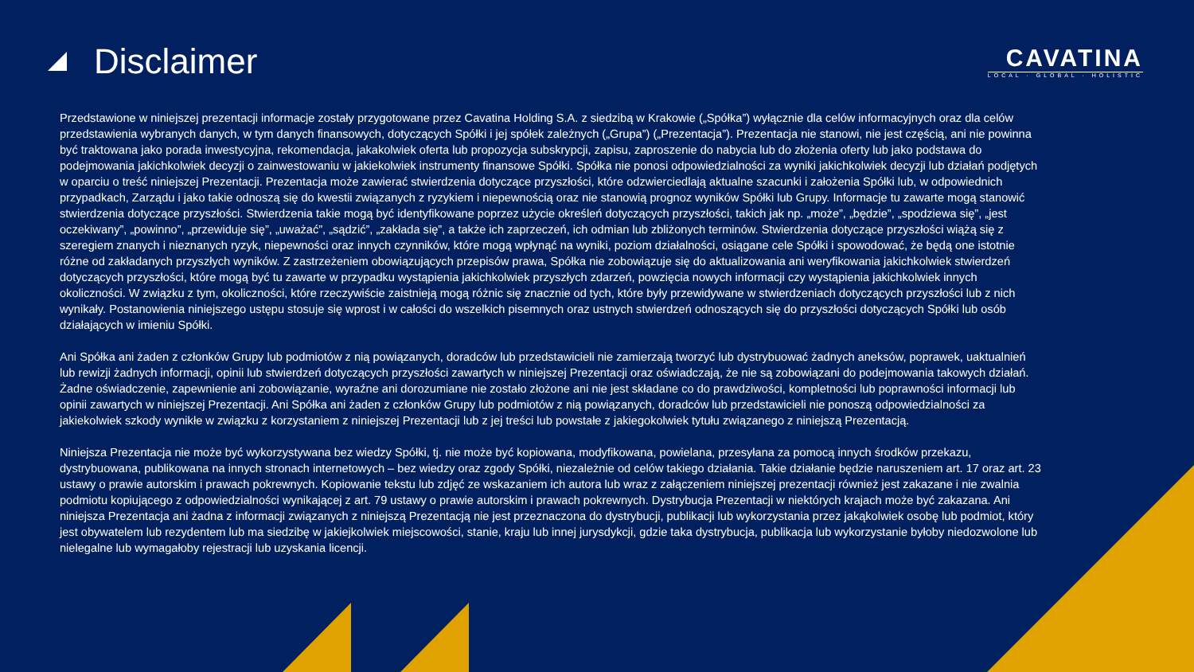Disclaimer
CAVATINA
LOCAL · GLOBAL · HOLISTIC
Przedstawione w niniejszej prezentacji informacje zostały przygotowane przez Cavatina Holding S.A. z siedzibą w Krakowie („Spółka”) wyłącznie dla celów informacyjnych oraz dla celów przedstawienia wybranych danych, w tym danych finansowych, dotyczących Spółki i jej spółek zależnych („Grupa”) („Prezentacja”). Prezentacja nie stanowi, nie jest częścią, ani nie powinna być traktowana jako porada inwestycyjna, rekomendacja, jakakolwiek oferta lub propozycja subskrypcji, zapisu, zaproszenie do nabycia lub do złożenia oferty lub jako podstawa do podejmowania jakichkolwiek decyzji o zainwestowaniu w jakiekolwiek instrumenty finansowe Spółki. Spółka nie ponosi odpowiedzialności za wyniki jakichkolwiek decyzji lub działań podjętych w oparciu o treść niniejszej Prezentacji. Prezentacja może zawierać stwierdzenia dotyczące przyszłości, które odzwierciedlają aktualne szacunki i założenia Spółki lub, w odpowiednich przypadkach, Zarządu i jako takie odnoszą się do kwestii związanych z ryzykiem i niepewnością oraz nie stanowią prognoz wyników Spółki lub Grupy. Informacje tu zawarte mogą stanowić stwierdzenia dotyczące przyszłości. Stwierdzenia takie mogą być identyfikowane poprzez użycie określeń dotyczących przyszłości, takich jak np. „może”, „będzie”, „spodziewa się”, „jest oczekiwany”, „powinno”, „przewiduje się”, „uważać”, „sądzić”, „zakłada się”, a także ich zaprzeczeń, ich odmian lub zbliżonych terminów. Stwierdzenia dotyczące przyszłości wiążą się z szeregiem znanych i nieznanych ryzyk, niepewności oraz innych czynników, które mogą wpłynąć na wyniki, poziom działalności, osiągane cele Spółki i spowodować, że będą one istotnie różne od zakładanych przyszłych wyników. Z zastrzeżeniem obowiązujących przepisów prawa, Spółka nie zobowiązuje się do aktualizowania ani weryfikowania jakichkolwiek stwierdzeń dotyczących przyszłości, które mogą być tu zawarte w przypadku wystąpienia jakichkolwiek przyszłych zdarzeń, powzięcia nowych informacji czy wystąpienia jakichkolwiek innych okoliczności. W związku z tym, okoliczności, które rzeczywiście zaistnieją mogą różnic się znacznie od tych, które były przewidywane w stwierdzeniach dotyczących przyszłości lub z nich wynikały. Postanowienia niniejszego ustępu stosuje się wprost i w całości do wszelkich pisemnych oraz ustnych stwierdzeń odnoszących się do przyszłości dotyczących Spółki lub osób działających w imieniu Spółki.
Ani Spółka ani żaden z członków Grupy lub podmiotów z nią powiązanych, doradców lub przedstawicieli nie zamierzają tworzyć lub dystrybuować żadnych aneksów, poprawek, uaktualnień lub rewizji żadnych informacji, opinii lub stwierdzeń dotyczących przyszłości zawartych w niniejszej Prezentacji oraz oświadczają, że nie są zobowiązani do podejmowania takowych działań. Żadne oświadczenie, zapewnienie ani zobowiązanie, wyraźne ani dorozumiane nie zostało złożone ani nie jest składane co do prawdziwości, kompletności lub poprawności informacji lub opinii zawartych w niniejszej Prezentacji. Ani Spółka ani żaden z członków Grupy lub podmiotów z nią powiązanych, doradców lub przedstawicieli nie ponoszą odpowiedzialności za jakiekolwiek szkody wynikłe w związku z korzystaniem z niniejszej Prezentacji lub z jej treści lub powstałe z jakiegokolwiek tytułu związanego z niniejszą Prezentacją.
Niniejsza Prezentacja nie może być wykorzystywana bez wiedzy Spółki, tj. nie może być kopiowana, modyfikowana, powielana, przesyłana za pomocą innych środków przekazu, dystrybuowana, publikowana na innych stronach internetowych – bez wiedzy oraz zgody Spółki, niezależnie od celów takiego działania. Takie działanie będzie naruszeniem art. 17 oraz art. 23 ustawy o prawie autorskim i prawach pokrewnych. Kopiowanie tekstu lub zdjęć ze wskazaniem ich autora lub wraz z załączeniem niniejszej prezentacji również jest zakazane i nie zwalnia podmiotu kopiującego z odpowiedzialności wynikającej z art. 79 ustawy o prawie autorskim i prawach pokrewnych. Dystrybucja Prezentacji w niektórych krajach może być zakazana. Ani niniejsza Prezentacja ani żadna z informacji związanych z niniejszą Prezentacją nie jest przeznaczona do dystrybucji, publikacji lub wykorzystania przez jakąkolwiek osobę lub podmiot, który jest obywatelem lub rezydentem lub ma siedzibę w jakiejkolwiek miejscowości, stanie, kraju lub innej jurysdykcji, gdzie taka dystrybucja, publikacja lub wykorzystanie byłoby niedozwolone lub nielegalne lub wymagałoby rejestracji lub uzyskania licencji.